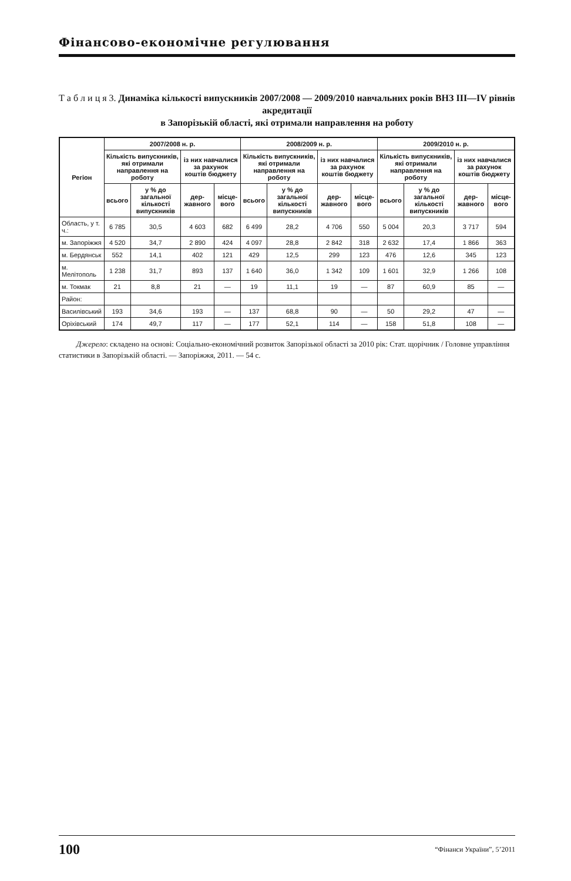Фінансово-економічне регулювання
Т а б л и ц я 3. Динаміка кількості випускників 2007/2008 — 2009/2010 навчальних років ВНЗ ІІІ—ІV рівнів акредитації
в Запорізькій області, які отримали направлення на роботу
| Регіон | 2007/2008 н. р. | | | | 2008/2009 н. р. | | | | 2009/2010 н. р. | | | |
| --- | --- | --- | --- | --- | --- | --- | --- | --- | --- | --- | --- | --- |
| | Кількість випускників, які отримали направлення на роботу | | із них навчалися за рахунок коштів бюджету | | Кількість випускників, які отримали направлення на роботу | | із них навчалися за рахунок коштів бюджету | | Кількість випускників, які отримали направлення на роботу | | із них навчалися за рахунок коштів бюджету | |
| | всього | у % до загальної кількості випускників | дер­жавного | місце­вого | всього | у % до загальної кількості випускників | дер­жавного | місце­вого | всього | у % до загальної кількості випускників | дер­жавного | місце­вого |
| Область, у т. ч.: | 6 785 | 30,5 | 4 603 | 682 | 6 499 | 28,2 | 4 706 | 550 | 5 004 | 20,3 | 3 717 | 594 |
| м. Запоріжжя | 4 520 | 34,7 | 2 890 | 424 | 4 097 | 28,8 | 2 842 | 318 | 2 632 | 17,4 | 1 866 | 363 |
| м. Бердянськ | 552 | 14,1 | 402 | 121 | 429 | 12,5 | 299 | 123 | 476 | 12,6 | 345 | 123 |
| м. Мелітополь | 1 238 | 31,7 | 893 | 137 | 1 640 | 36,0 | 1 342 | 109 | 1 601 | 32,9 | 1 266 | 108 |
| м. Токмак | 21 | 8,8 | 21 | — | 19 | 11,1 | 19 | — | 87 | 60,9 | 85 | — |
| Район: | | | | | | | | | | | | |
| Василівський | 193 | 34,6 | 193 | — | 137 | 68,8 | 90 | — | 50 | 29,2 | 47 | — |
| Оріхівський | 174 | 49,7 | 117 | — | 177 | 52,1 | 114 | — | 158 | 51,8 | 108 | — |
Джерело: складено на основі: Соціально-економічний розвиток Запорізької області за 2010 рік: Стат. щорічник / Головне управління статистики в Запорізькій області. — Запоріжжя, 2011. — 54 с.
100 “Фінанси України”, 5’2011